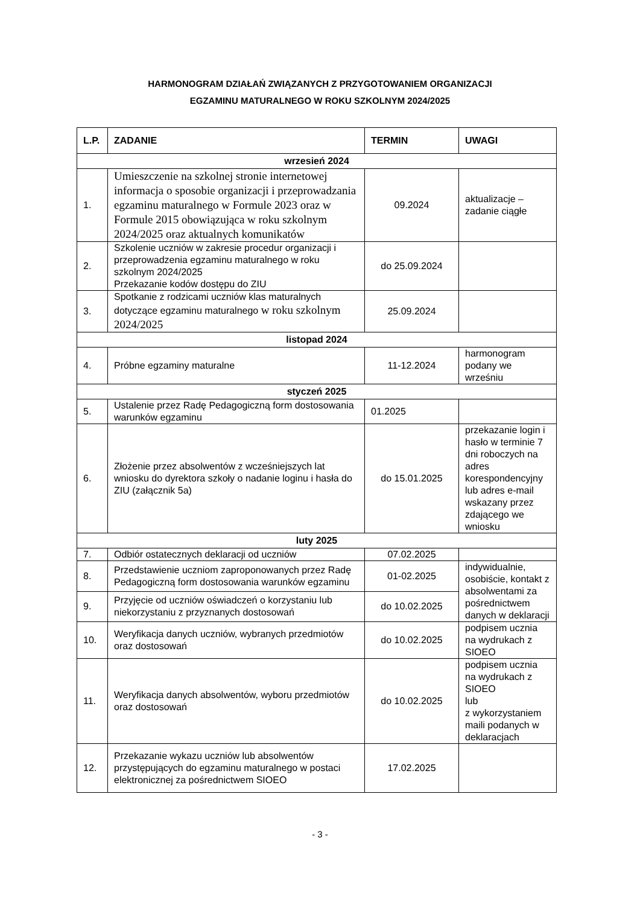HARMONOGRAM DZIAŁAŃ ZWIĄZANYCH Z PRZYGOTOWANIEM ORGANIZACJI
EGZAMINU MATURALNEGO W ROKU SZKOLNYM 2024/2025
| L.P. | ZADANIE | TERMIN | UWAGI |
| --- | --- | --- | --- |
| wrzesień 2024 | | | |
| 1. | Umieszczenie na szkolnej stronie internetowej informacja o sposobie organizacji i przeprowadzania egzaminu maturalnego w Formule 2023 oraz w Formule 2015 obowiązująca w roku szkolnym 2024/2025 oraz aktualnych komunikatów | 09.2024 | aktualizacje – zadanie ciągłe |
| 2. | Szkolenie uczniów w zakresie procedur organizacji i przeprowadzenia egzaminu maturalnego w roku szkolnym 2024/2025 Przekazanie kodów dostępu do ZIU | do 25.09.2024 | |
| 3. | Spotkanie z rodzicami uczniów klas maturalnych dotyczące egzaminu maturalnego w roku szkolnym 2024/2025 | 25.09.2024 | |
| listopad 2024 | | | |
| 4. | Próbne egzaminy maturalne | 11-12.2024 | harmonogram podany we wrześniu |
| styczeń 2025 | | | |
| 5. | Ustalenie przez Radę Pedagogiczną form dostosowania warunków egzaminu | 01.2025 | |
| 6. | Złożenie przez absolwentów z wcześniejszych lat wniosku do dyrektora szkoły o nadanie loginu i hasła do ZIU (załącznik 5a) | do 15.01.2025 | przekazanie login i hasło w terminie 7 dni roboczych na adres korespondencyjny lub adres e-mail wskazany przez zdającego we wniosku |
| luty 2025 | | | |
| 7. | Odbiór ostatecznych deklaracji od uczniów | 07.02.2025 | |
| 8. | Przedstawienie uczniom zaproponowanych przez Radę Pedagogiczną form dostosowania warunków egzaminu | 01-02.2025 | indywidualnie, osobiście, kontakt z absolwentami za pośrednictwem danych w deklaracji |
| 9. | Przyjęcie od uczniów oświadczeń o korzystaniu lub niekorzystaniu z przyznanych dostosowań | do 10.02.2025 | |
| 10. | Weryfikacja danych uczniów, wybranych przedmiotów oraz dostosowań | do 10.02.2025 | podpisem ucznia na wydrukach z SIOEO |
| 11. | Weryfikacja danych absolwentów, wyboru przedmiotów oraz dostosowań | do 10.02.2025 | podpisem ucznia na wydrukach z SIOEO lub z wykorzystaniem maili podanych w deklaracjach |
| 12. | Przekazanie wykazu uczniów lub absolwentów przystępujących do egzaminu maturalnego w postaci elektronicznej za pośrednictwem SIOEO | 17.02.2025 | |
- 3 -